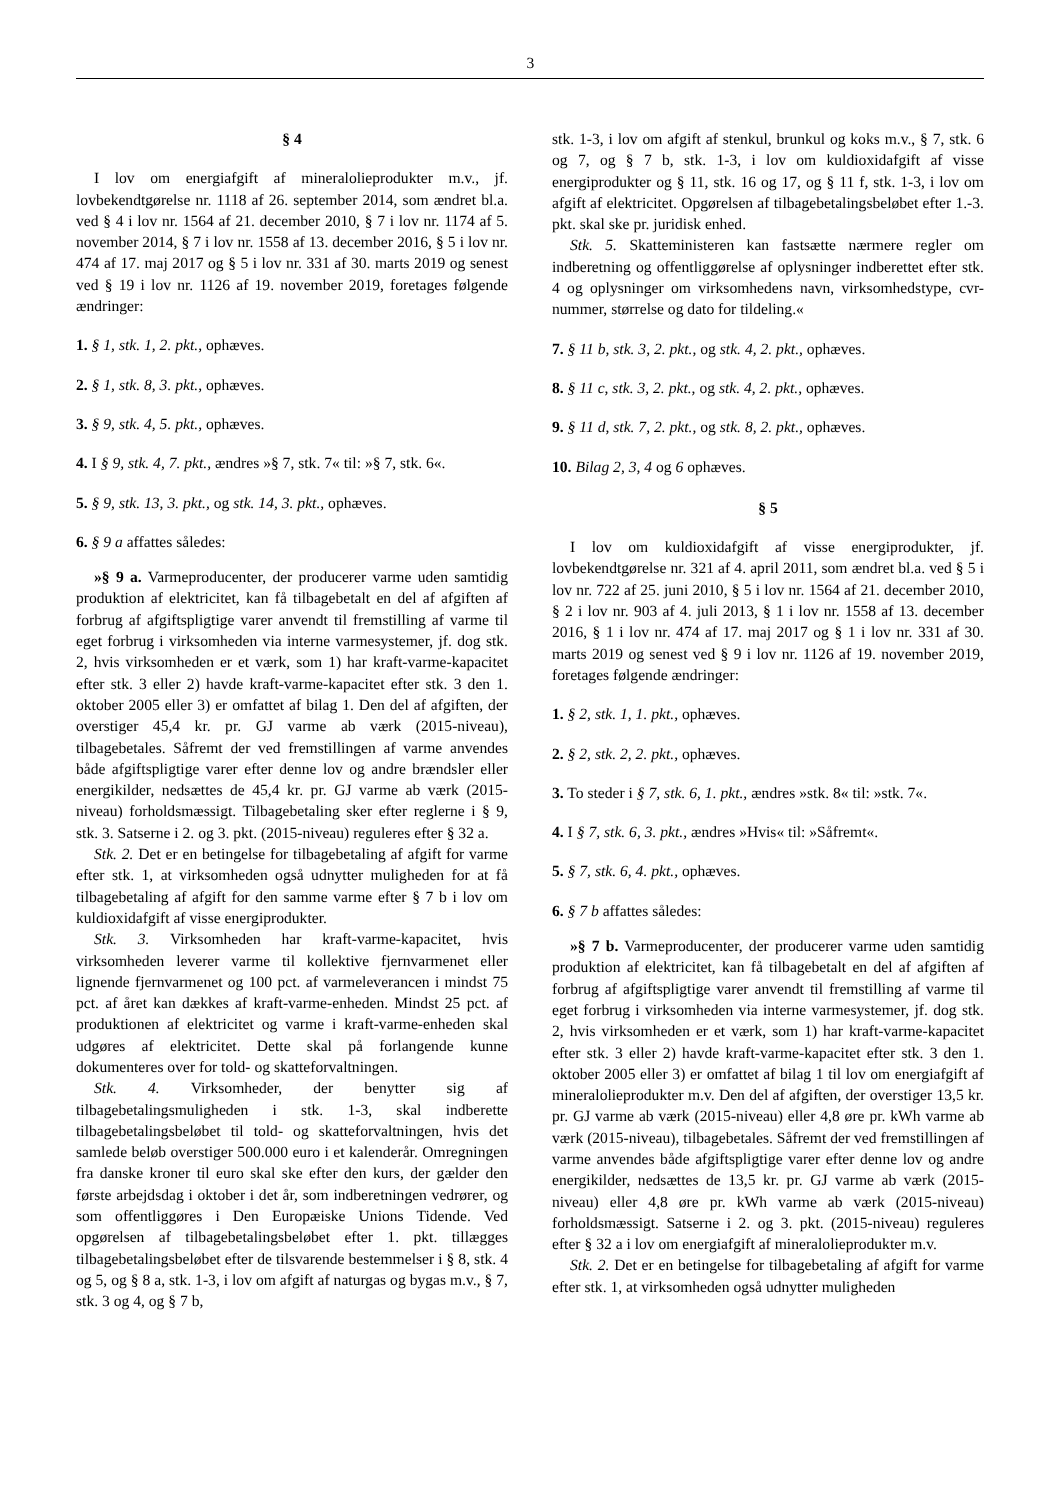3
§ 4
I lov om energiafgift af mineralolieprodukter m.v., jf. lovbekendtgørelse nr. 1118 af 26. september 2014, som ændret bl.a. ved § 4 i lov nr. 1564 af 21. december 2010, § 7 i lov nr. 1174 af 5. november 2014, § 7 i lov nr. 1558 af 13. december 2016, § 5 i lov nr. 474 af 17. maj 2017 og § 5 i lov nr. 331 af 30. marts 2019 og senest ved § 19 i lov nr. 1126 af 19. november 2019, foretages følgende ændringer:
1. § 1, stk. 1, 2. pkt., ophæves.
2. § 1, stk. 8, 3. pkt., ophæves.
3. § 9, stk. 4, 5. pkt., ophæves.
4. I § 9, stk. 4, 7. pkt., ændres »§ 7, stk. 7« til: »§ 7, stk. 6«.
5. § 9, stk. 13, 3. pkt., og stk. 14, 3. pkt., ophæves.
6. § 9 a affattes således:
»§ 9 a. Varmeproducenter, der producerer varme uden samtidig produktion af elektricitet, kan få tilbagebetalt en del af afgiften af forbrug af afgiftspligtige varer anvendt til fremstilling af varme til eget forbrug i virksomheden via interne varmesystemer, jf. dog stk. 2, hvis virksomheden er et værk, som 1) har kraft-varme-kapacitet efter stk. 3 eller 2) havde kraft-varme-kapacitet efter stk. 3 den 1. oktober 2005 eller 3) er omfattet af bilag 1. Den del af afgiften, der overstiger 45,4 kr. pr. GJ varme ab værk (2015-niveau), tilbagebetales. Såfremt der ved fremstillingen af varme anvendes både afgiftspligtige varer efter denne lov og andre brændsler eller energikilder, nedsættes de 45,4 kr. pr. GJ varme ab værk (2015-niveau) forholdsmæssigt. Tilbagebetaling sker efter reglerne i § 9, stk. 3. Satserne i 2. og 3. pkt. (2015-niveau) reguleres efter § 32 a.
Stk. 2. Det er en betingelse for tilbagebetaling af afgift for varme efter stk. 1, at virksomheden også udnytter muligheden for at få tilbagebetaling af afgift for den samme varme efter § 7 b i lov om kuldioxidafgift af visse energiprodukter.
Stk. 3. Virksomheden har kraft-varme-kapacitet, hvis virksomheden leverer varme til kollektive fjernvarmenet eller lignende fjernvarmenet og 100 pct. af varmeleverancen i mindst 75 pct. af året kan dækkes af kraft-varme-enheden. Mindst 25 pct. af produktionen af elektricitet og varme i kraft-varme-enheden skal udgøres af elektricitet. Dette skal på forlangende kunne dokumenteres over for told- og skatteforvaltningen.
Stk. 4. Virksomheder, der benytter sig af tilbagebetalingsmuligheden i stk. 1-3, skal indberette tilbagebetalingsbeløbet til told- og skatteforvaltningen, hvis det samlede beløb overstiger 500.000 euro i et kalenderår. Omregningen fra danske kroner til euro skal ske efter den kurs, der gælder den første arbejdsdag i oktober i det år, som indberetningen vedrører, og som offentliggøres i Den Europæiske Unions Tidende. Ved opgørelsen af tilbagebetalingsbeløbet efter 1. pkt. tillægges tilbagebetalingsbeløbet efter de tilsvarende bestemmelser i § 8, stk. 4 og 5, og § 8 a, stk. 1-3, i lov om afgift af naturgas og bygas m.v., § 7, stk. 3 og 4, og § 7 b,
stk. 1-3, i lov om afgift af stenkul, brunkul og koks m.v., § 7, stk. 6 og 7, og § 7 b, stk. 1-3, i lov om kuldioxidafgift af visse energiprodukter og § 11, stk. 16 og 17, og § 11 f, stk. 1-3, i lov om afgift af elektricitet. Opgørelsen af tilbagebetalingsbeløbet efter 1.-3. pkt. skal ske pr. juridisk enhed.
Stk. 5. Skatteministeren kan fastsætte nærmere regler om indberetning og offentliggørelse af oplysninger indberettet efter stk. 4 og oplysninger om virksomhedens navn, virksomhedstype, cvr-nummer, størrelse og dato for tildeling.«
7. § 11 b, stk. 3, 2. pkt., og stk. 4, 2. pkt., ophæves.
8. § 11 c, stk. 3, 2. pkt., og stk. 4, 2. pkt., ophæves.
9. § 11 d, stk. 7, 2. pkt., og stk. 8, 2. pkt., ophæves.
10. Bilag 2, 3, 4 og 6 ophæves.
§ 5
I lov om kuldioxidafgift af visse energiprodukter, jf. lovbekendtgørelse nr. 321 af 4. april 2011, som ændret bl.a. ved § 5 i lov nr. 722 af 25. juni 2010, § 5 i lov nr. 1564 af 21. december 2010, § 2 i lov nr. 903 af 4. juli 2013, § 1 i lov nr. 1558 af 13. december 2016, § 1 i lov nr. 474 af 17. maj 2017 og § 1 i lov nr. 331 af 30. marts 2019 og senest ved § 9 i lov nr. 1126 af 19. november 2019, foretages følgende ændringer:
1. § 2, stk. 1, 1. pkt., ophæves.
2. § 2, stk. 2, 2. pkt., ophæves.
3. To steder i § 7, stk. 6, 1. pkt., ændres »stk. 8« til: »stk. 7«.
4. I § 7, stk. 6, 3. pkt., ændres »Hvis« til: »Såfremt«.
5. § 7, stk. 6, 4. pkt., ophæves.
6. § 7 b affattes således:
»§ 7 b. Varmeproducenter, der producerer varme uden samtidig produktion af elektricitet, kan få tilbagebetalt en del af afgiften af forbrug af afgiftspligtige varer anvendt til fremstilling af varme til eget forbrug i virksomheden via interne varmesystemer, jf. dog stk. 2, hvis virksomheden er et værk, som 1) har kraft-varme-kapacitet efter stk. 3 eller 2) havde kraft-varme-kapacitet efter stk. 3 den 1. oktober 2005 eller 3) er omfattet af bilag 1 til lov om energiafgift af mineralolieprodukter m.v. Den del af afgiften, der overstiger 13,5 kr. pr. GJ varme ab værk (2015-niveau) eller 4,8 øre pr. kWh varme ab værk (2015-niveau), tilbagebetales. Såfremt der ved fremstillingen af varme anvendes både afgiftspligtige varer efter denne lov og andre energikilder, nedsættes de 13,5 kr. pr. GJ varme ab værk (2015-niveau) eller 4,8 øre pr. kWh varme ab værk (2015-niveau) forholdsmæssigt. Satserne i 2. og 3. pkt. (2015-niveau) reguleres efter § 32 a i lov om energiafgift af mineralolieprodukter m.v.
Stk. 2. Det er en betingelse for tilbagebetaling af afgift for varme efter stk. 1, at virksomheden også udnytter muligheden